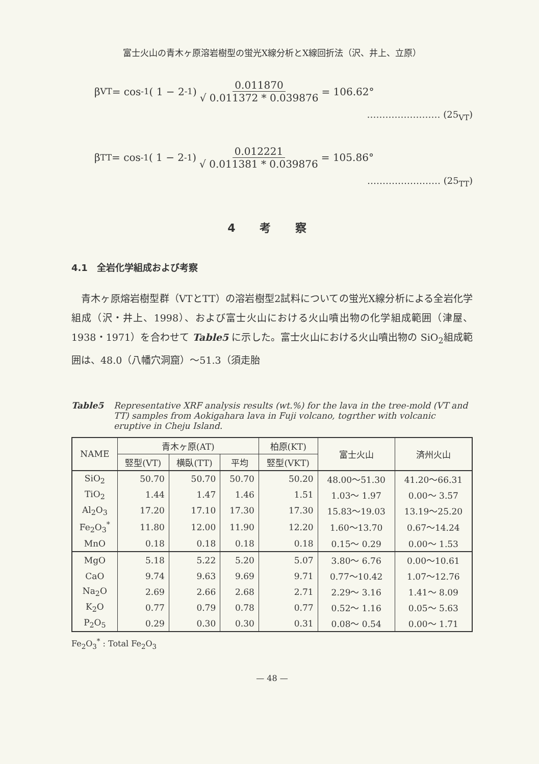富士火山の青木ヶ原溶岩樹型の蛍光X線分析とX線回折法（沢、井上、立原）
β<sub>VT</sub> = cos<sup>-1</sup> ( 1 − 2<sup>-1</sup> ) 0.011870 √ 0.011372 * 0.039876 = 106.62°
…………………… (25<sub>VT</sub>)
β<sub>TT</sub> = cos<sup>-1</sup> ( 1 − 2<sup>-1</sup> ) 0.012221 √ 0.011381 * 0.039876 = 105.86°
…………………… (25<sub>TT</sub>)
4 考 察
4.1　全岩化学組成および考察
青木ヶ原熔岩樹型群（VTとTT）の溶岩樹型2試料についての蛍光X線分析による全岩化学組成（沢・井上、1998）、および富士火山における火山噴出物の化学組成範囲（津屋、1938・1971）を合わせて Table5 に示した。富士火山における火山噴出物の SiO<sub>2</sub>組成範囲は、48.0（八幡穴洞窟）〜51.3（須走胎
Table5 Representative XRF analysis results (wt.%) for the lava in the tree-mold (VT and TT) samples from Aokigahara lava in Fuji volcano, togrther with volcanic eruptive in Cheju Island.
| NAME | 青木ヶ原(AT) | | | 柏原(KT) | 富士火山 | 済州火山 |
| --- | --- | --- | --- | --- | --- | --- |
| | 竪型(VT) | 横臥(TT) | 平均 | 竪型(VKT) | | |
| SiO<sub>2</sub> | 50.70 | 50.70 | 50.70 | 50.20 | 48.00〜51.30 | 41.20〜66.31 |
| TiO<sub>2</sub> | 1.44 | 1.47 | 1.46 | 1.51 | 1.03〜 1.97 | 0.00〜 3.57 |
| Al<sub>2</sub>O<sub>3</sub> | 17.20 | 17.10 | 17.30 | 17.30 | 15.83〜19.03 | 13.19〜25.20 |
| Fe<sub>2</sub>O<sub>3</sub><sup>*</sup> | 11.80 | 12.00 | 11.90 | 12.20 | 1.60〜13.70 | 0.67〜14.24 |
| MnO | 0.18 | 0.18 | 0.18 | 0.18 | 0.15〜 0.29 | 0.00〜 1.53 |
| MgO | 5.18 | 5.22 | 5.20 | 5.07 | 3.80〜 6.76 | 0.00〜10.61 |
| CaO | 9.74 | 9.63 | 9.69 | 9.71 | 0.77〜10.42 | 1.07〜12.76 |
| Na<sub>2</sub>O | 2.69 | 2.66 | 2.68 | 2.71 | 2.29〜 3.16 | 1.41〜 8.09 |
| K<sub>2</sub>O | 0.77 | 0.79 | 0.78 | 0.77 | 0.52〜 1.16 | 0.05〜 5.63 |
| P<sub>2</sub>O<sub>5</sub> | 0.29 | 0.30 | 0.30 | 0.31 | 0.08〜 0.54 | 0.00〜 1.71 |
Fe<sub>2</sub>O<sub>3</sub><sup>*</sup> : Total Fe<sub>2</sub>O<sub>3</sub>
— 48 —